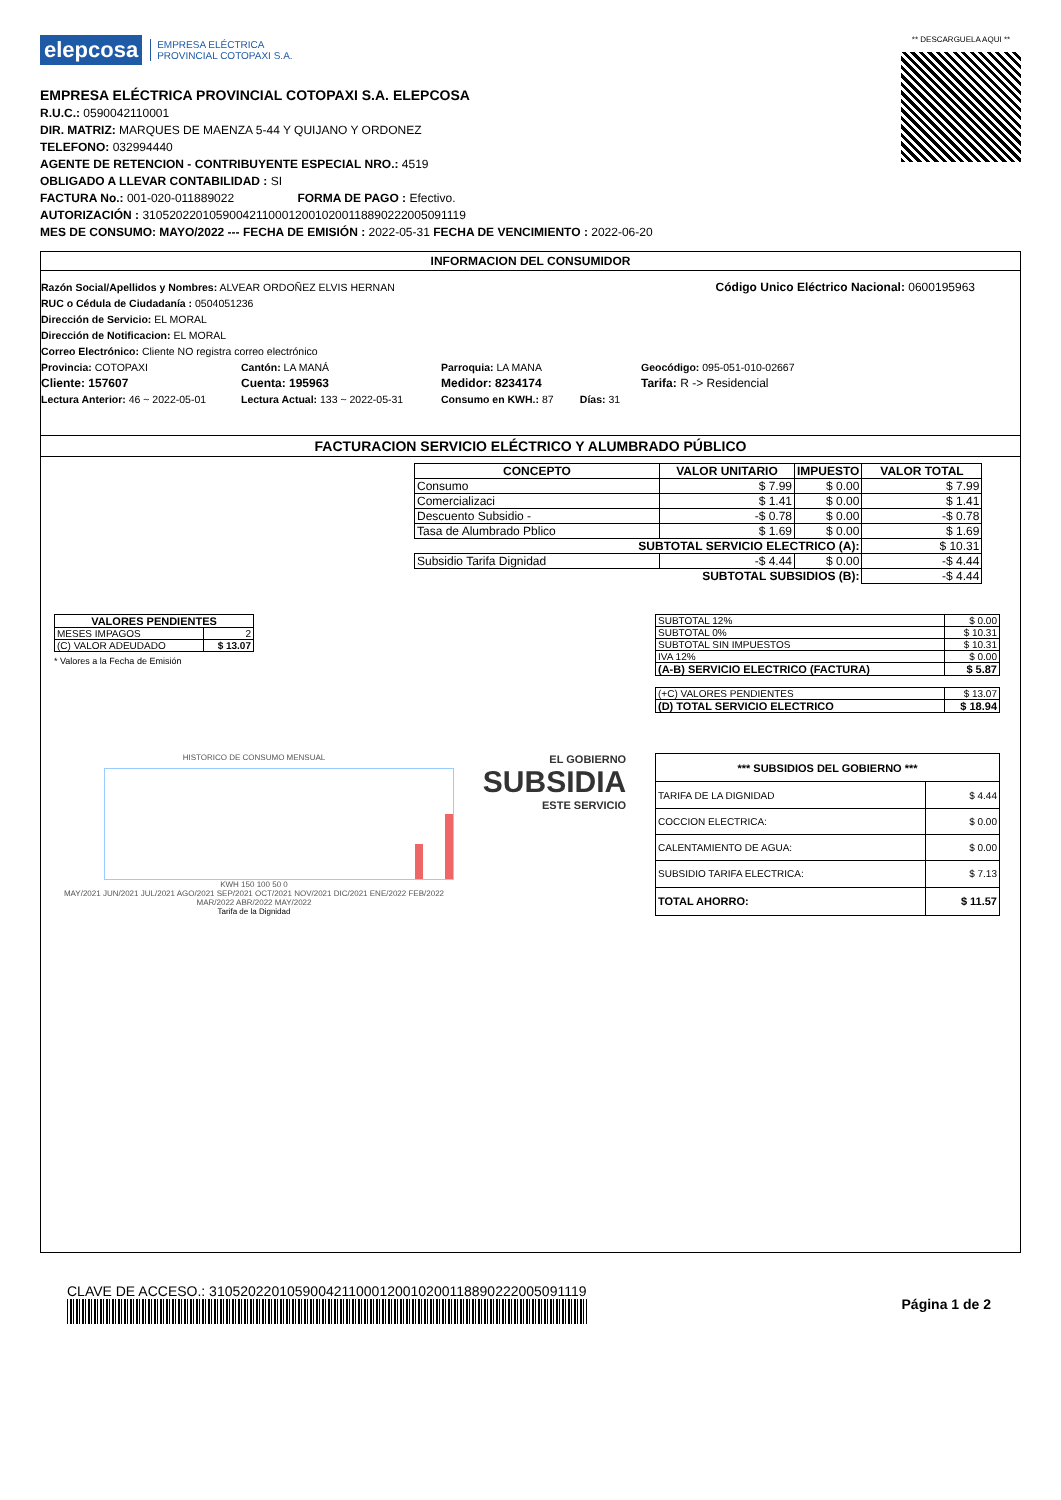elepcosa EMPRESA ELÉCTRICA
PROVINCIAL COTOPAXI S.A.
EMPRESA ELÉCTRICA PROVINCIAL COTOPAXI S.A. ELEPCOSA
R.U.C.: 0590042110001
DIR. MATRIZ: MARQUES DE MAENZA 5-44 Y QUIJANO Y ORDONEZ
TELEFONO: 032994440
AGENTE DE RETENCION - CONTRIBUYENTE ESPECIAL NRO.: 4519
OBLIGADO A LLEVAR CONTABILIDAD : SI
FACTURA No.: 001-020-011889022 FORMA DE PAGO : Efectivo.
AUTORIZACIÓN : 3105202201059004211000120010200118890222005091119
MES DE CONSUMO: MAYO/2022 --- FECHA DE EMISIÓN : 2022-05-31 FECHA DE VENCIMIENTO : 2022-06-20
** DESCARGUELA AQUI **
INFORMACION DEL CONSUMIDOR
Código Unico Eléctrico Nacional: 0600195963
Razón Social/Apellidos y Nombres: ALVEAR ORDOÑEZ ELVIS HERNAN
RUC o Cédula de Ciudadanía : 0504051236
Dirección de Servicio: EL MORAL
Dirección de Notificacion: EL MORAL
Correo Electrónico: Cliente NO registra correo electrónico
Provincia: COTOPAXI Cantón: LA MANÁ Parroquia: LA MANA Geocódigo: 095-051-010-02667
Cliente: 157607 Cuenta: 195963 Medidor: 8234174 Tarifa: R -> Residencial
Lectura Anterior: 46 ~ 2022-05-01
Lectura Actual: 133 ~ 2022-05-31
Consumo en KWH.: 87 Días: 31
FACTURACION SERVICIO ELÉCTRICO Y ALUMBRADO PÚBLICO
| CONCEPTO | VALOR UNITARIO | IMPUESTO | VALOR TOTAL |
| --- | --- | --- | --- |
| Consumo | $ 7.99 | $ 0.00 | $ 7.99 |
| Comercializaci | $ 1.41 | $ 0.00 | $ 1.41 |
| Descuento Subsidio - | -$ 0.78 | $ 0.00 | -$ 0.78 |
| Tasa de Alumbrado Pblico | $ 1.69 | $ 0.00 | $ 1.69 |
| SUBTOTAL SERVICIO ELECTRICO (A): | | | $ 10.31 |
| Subsidio Tarifa Dignidad | -$ 4.44 | $ 0.00 | -$ 4.44 |
| SUBTOTAL SUBSIDIOS (B): | | | -$ 4.44 |
| VALORES PENDIENTES | |
| --- | --- |
| MESES IMPAGOS | 2 |
| (C) VALOR ADEUDADO | $ 13.07 |
* Valores a la Fecha de Emisión
| SUBTOTAL 12% | $ 0.00 |
| SUBTOTAL 0% | $ 10.31 |
| SUBTOTAL SIN IMPUESTOS | $ 10.31 |
| IVA 12% | $ 0.00 |
| (A-B) SERVICIO ELECTRICO (FACTURA) | $ 5.87 |
| (+C) VALORES PENDIENTES | $ 13.07 |
| (D) TOTAL SERVICIO ELECTRICO | $ 18.94 |
HISTORICO DE CONSUMO MENSUAL
KWH 150 100 50 0
MAY/2021 JUN/2021 JUL/2021 AGO/2021 SEP/2021 OCT/2021 NOV/2021 DIC/2021 ENE/2022 FEB/2022 MAR/2022 ABR/2022 MAY/2022
Tarifa de la Dignidad
EL GOBIERNO
SUBSIDIA
ESTE SERVICIO
| *** SUBSIDIOS DEL GOBIERNO *** | |
| --- | --- |
| TARIFA DE LA DIGNIDAD | $ 4.44 |
| COCCION ELECTRICA: | $ 0.00 |
| CALENTAMIENTO DE AGUA: | $ 0.00 |
| SUBSIDIO TARIFA ELECTRICA: | $ 7.13 |
| TOTAL AHORRO: | $ 11.57 |
CLAVE DE ACCESO.: 3105202201059004211000120010200118890222005091119
Página 1 de 2